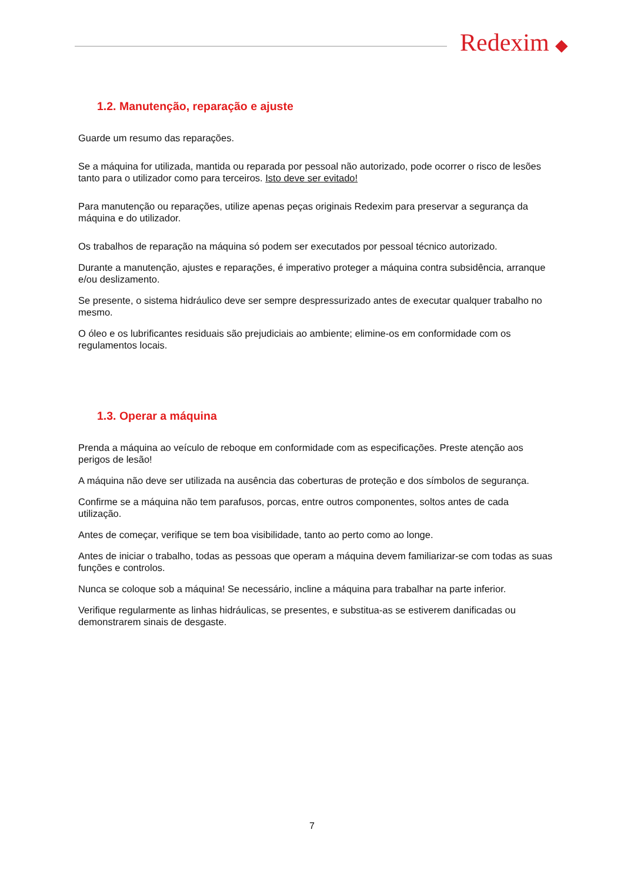Redexim ◆
1.2. Manutenção, reparação e ajuste
Guarde um resumo das reparações.
Se a máquina for utilizada, mantida ou reparada por pessoal não autorizado, pode ocorrer o risco de lesões tanto para o utilizador como para terceiros. Isto deve ser evitado!
Para manutenção ou reparações, utilize apenas peças originais Redexim para preservar a segurança da máquina e do utilizador.
Os trabalhos de reparação na máquina só podem ser executados por pessoal técnico autorizado.
Durante a manutenção, ajustes e reparações, é imperativo proteger a máquina contra subsidência, arranque e/ou deslizamento.
Se presente, o sistema hidráulico deve ser sempre despressurizado antes de executar qualquer trabalho no mesmo.
O óleo e os lubrificantes residuais são prejudiciais ao ambiente; elimine-os em conformidade com os regulamentos locais.
1.3. Operar a máquina
Prenda a máquina ao veículo de reboque em conformidade com as especificações. Preste atenção aos perigos de lesão!
A máquina não deve ser utilizada na ausência das coberturas de proteção e dos símbolos de segurança.
Confirme se a máquina não tem parafusos, porcas, entre outros componentes, soltos antes de cada utilização.
Antes de começar, verifique se tem boa visibilidade, tanto ao perto como ao longe.
Antes de iniciar o trabalho, todas as pessoas que operam a máquina devem familiarizar-se com todas as suas funções e controlos.
Nunca se coloque sob a máquina! Se necessário, incline a máquina para trabalhar na parte inferior.
Verifique regularmente as linhas hidráulicas, se presentes, e substitua-as se estiverem danificadas ou demonstrarem sinais de desgaste.
7